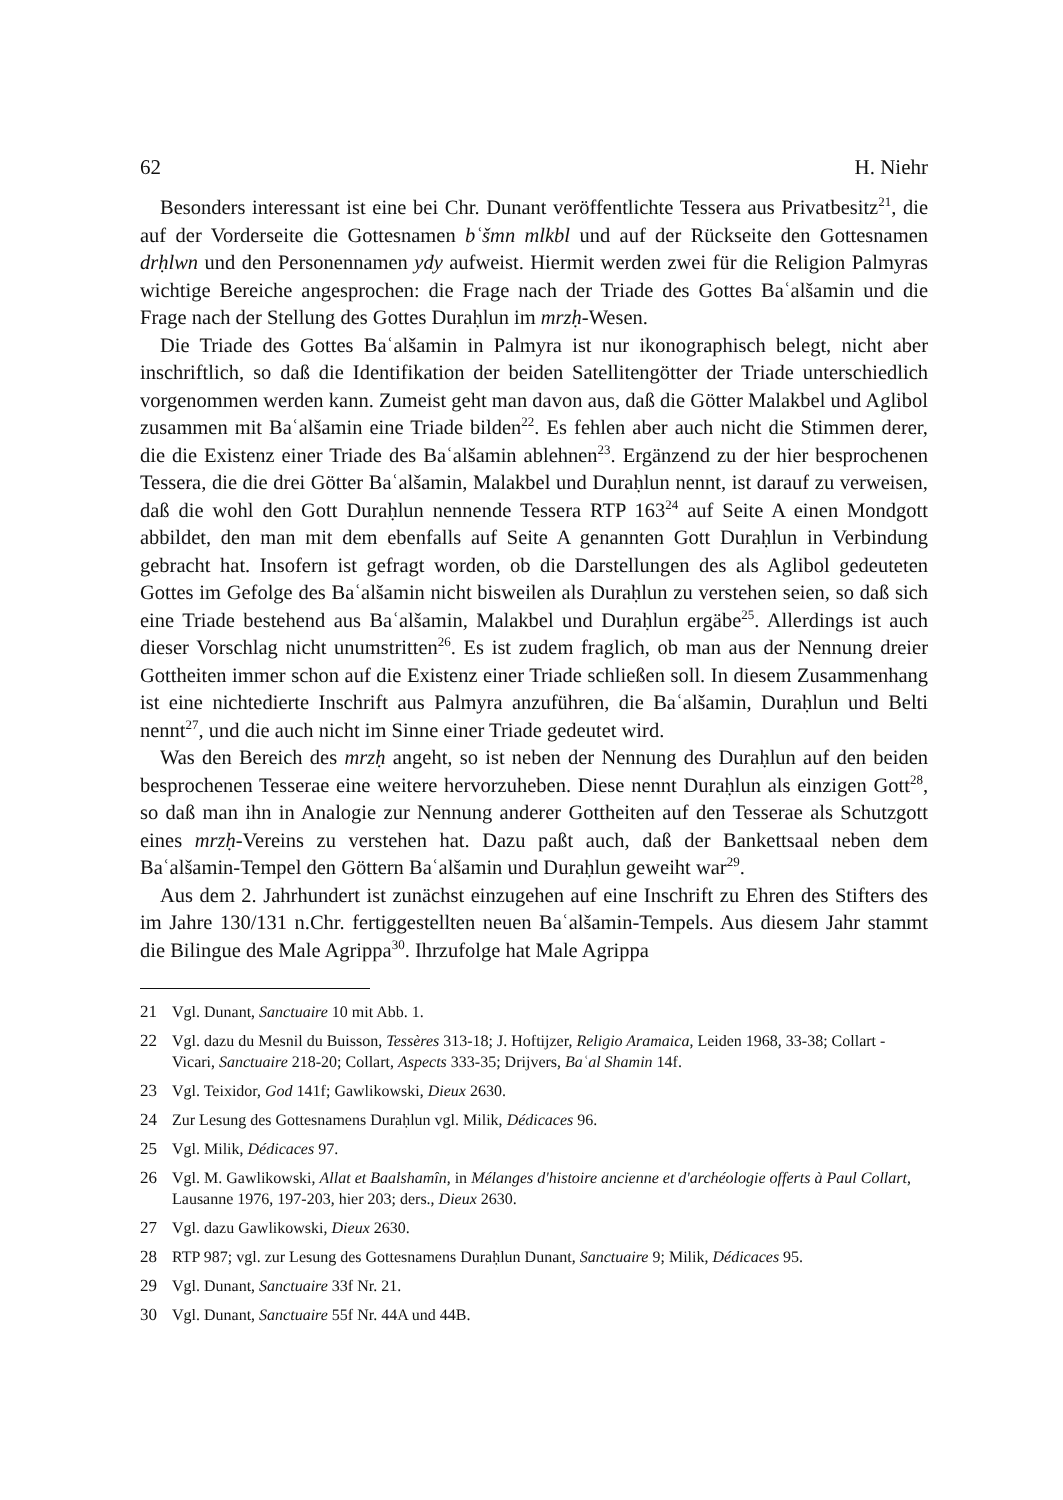62 H. Niehr
Besonders interessant ist eine bei Chr. Dunant veröffentlichte Tessera aus Privatbesitz<sup>21</sup>, die auf der Vorderseite die Gottesnamen bʿšmn mlkbl und auf der Rückseite den Gottesnamen drḥlwn und den Personennamen ydy aufweist. Hiermit werden zwei für die Religion Palmyras wichtige Bereiche angesprochen: die Frage nach der Triade des Gottes Baʿalšamin und die Frage nach der Stellung des Gottes Duraḥlun im mrzḥ-Wesen.
Die Triade des Gottes Baʿalšamin in Palmyra ist nur ikonographisch belegt, nicht aber inschriftlich, so daß die Identifikation der beiden Satellitengötter der Triade unterschiedlich vorgenommen werden kann. Zumeist geht man davon aus, daß die Götter Malakbel und Aglibol zusammen mit Baʿalšamin eine Triade bilden<sup>22</sup>. Es fehlen aber auch nicht die Stimmen derer, die die Existenz einer Triade des Baʿalšamin ablehnen<sup>23</sup>. Ergänzend zu der hier besprochenen Tessera, die die drei Götter Baʿalšamin, Malakbel und Duraḥlun nennt, ist darauf zu verweisen, daß die wohl den Gott Duraḥlun nennende Tessera RTP 163<sup>24</sup> auf Seite A einen Mondgott abbildet, den man mit dem ebenfalls auf Seite A genannten Gott Duraḥlun in Verbindung gebracht hat. Insofern ist gefragt worden, ob die Darstellungen des als Aglibol gedeuteten Gottes im Gefolge des Baʿalšamin nicht bisweilen als Duraḥlun zu verstehen seien, so daß sich eine Triade bestehend aus Baʿalšamin, Malakbel und Duraḥlun ergäbe<sup>25</sup>. Allerdings ist auch dieser Vorschlag nicht unumstritten<sup>26</sup>. Es ist zudem fraglich, ob man aus der Nennung dreier Gottheiten immer schon auf die Existenz einer Triade schließen soll. In diesem Zusammenhang ist eine nichtedierte Inschrift aus Palmyra anzuführen, die Baʿalšamin, Duraḥlun und Belti nennt<sup>27</sup>, und die auch nicht im Sinne einer Triade gedeutet wird.
Was den Bereich des mrzḥ angeht, so ist neben der Nennung des Duraḥlun auf den beiden besprochenen Tesserae eine weitere hervorzuheben. Diese nennt Duraḥlun als einzigen Gott<sup>28</sup>, so daß man ihn in Analogie zur Nennung anderer Gottheiten auf den Tesserae als Schutzgott eines mrzḥ-Vereins zu verstehen hat. Dazu paßt auch, daß der Bankettsaal neben dem Baʿalšamin-Tempel den Göttern Baʿalšamin und Duraḥlun geweiht war<sup>29</sup>.
Aus dem 2. Jahrhundert ist zunächst einzugehen auf eine Inschrift zu Ehren des Stifters des im Jahre 130/131 n.Chr. fertiggestellten neuen Baʿalšamin-Tempels. Aus diesem Jahr stammt die Bilingue des Male Agrippa<sup>30</sup>. Ihrzufolge hat Male Agrippa
21 Vgl. Dunant, Sanctuaire 10 mit Abb. 1.
22 Vgl. dazu du Mesnil du Buisson, Tessères 313-18; J. Hoftijzer, Religio Aramaica, Leiden 1968, 33-38; Collart - Vicari, Sanctuaire 218-20; Collart, Aspects 333-35; Drijvers, Baʿal Shamin 14f.
23 Vgl. Teixidor, God 141f; Gawlikowski, Dieux 2630.
24 Zur Lesung des Gottesnamens Duraḥlun vgl. Milik, Dédicaces 96.
25 Vgl. Milik, Dédicaces 97.
26 Vgl. M. Gawlikowski, Allat et Baalshamîn, in Mélanges d'histoire ancienne et d'archéologie offerts à Paul Collart, Lausanne 1976, 197-203, hier 203; ders., Dieux 2630.
27 Vgl. dazu Gawlikowski, Dieux 2630.
28 RTP 987; vgl. zur Lesung des Gottesnamens Duraḥlun Dunant, Sanctuaire 9; Milik, Dédicaces 95.
29 Vgl. Dunant, Sanctuaire 33f Nr. 21.
30 Vgl. Dunant, Sanctuaire 55f Nr. 44A und 44B.